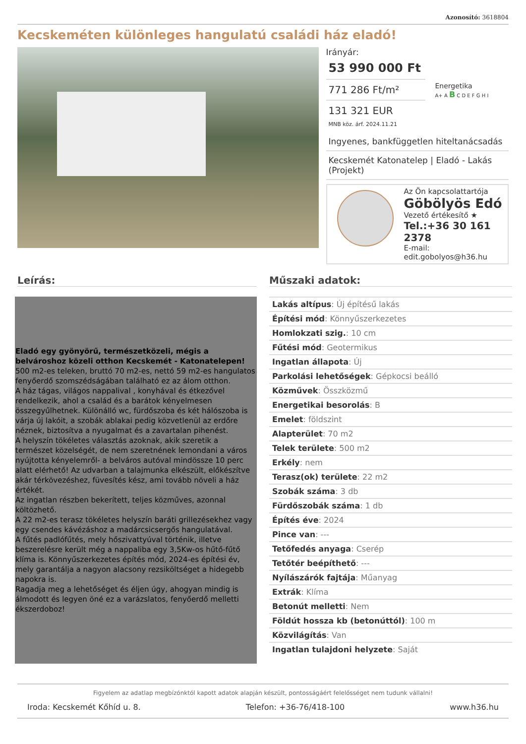Azonosító: 3618804
Kecskeméten különleges hangulatú családi ház eladó!
Irányár:
53 990 000 Ft
771 286 Ft/m²
131 321 EUR
MNB köz. árf. 2024.11.21
Energetika
A+ A B C D E F G H I
Ingyenes, bankfüggetlen hiteltanácsadás
Kecskemét Katonatelep | Eladó - Lakás (Projekt)
Az Ön kapcsolattartója
Göbölyös Edó
Vezető értékesítő ★
Tel.:+36 30 161 2378
E-mail: edit.gobolyos@h36.hu
Leírás:
Eladó egy gyönyörű, természetközeli, mégis a belvároshoz közeli otthon Kecskemét - Katonatelepen!
500 m2-es teleken, bruttó 70 m2-es, nettó 59 m2-es hangulatos fenyőerdő szomszédságában található ez az álom otthon.
A ház tágas, világos nappalival , konyhával és étkezővel rendelkezik, ahol a család és a barátok kényelmesen összegyűlhetnek. Különálló wc, fürdőszoba és két hálószoba is várja új lakóit, a szobák ablakai pedig közvetlenül az erdőre néznek, biztosítva a nyugalmat és a zavartalan pihenést.
A helyszín tökéletes választás azoknak, akik szeretik a természet közelségét, de nem szeretnének lemondani a város nyújtotta kényelemről- a belváros autóval mindössze 10 perc alatt elérhető! Az udvarban a talajmunka elkészült, előkészítve akár térkövezéshez, füvesítés kész, ami tovább növeli a ház értékét.
Az ingatlan részben bekerített, teljes közműves, azonnal költözhető.
A 22 m2-es terasz tökéletes helyszín baráti grillezésekhez vagy egy csendes kávézáshoz a madárcsicsergős hangulatával.
A fűtés padlófűtés, mely hőszivattyúval történik, illetve beszerelésre került még a nappaliba egy 3,5Kw-os hűtő-fűtő klíma is. Könnyűszerkezetes építés mód, 2024-es építési év, mely garantálja a nagyon alacsony rezsiköltséget a hidegebb napokra is.
Ragadja meg a lehetőséget és éljen úgy, ahogyan mindig is álmodott és legyen öné ez a varázslatos, fenyőerdő melletti ékszerdoboz!
Műszaki adatok:
| Lakás altípus : Új építésű lakás |
| Építési mód : Könnyűszerkezetes |
| Homlokzati szig. : 10 cm |
| Fűtési mód : Geotermikus |
| Ingatlan állapota : Új |
| Parkolási lehetőségek : Gépkocsi beálló |
| Közművek : Összközmű |
| Energetikai besorolás : B |
| Emelet : földszint |
| Alapterület : 70 m2 |
| Telek területe : 500 m2 |
| Erkély : nem |
| Terasz(ok) területe : 22 m2 |
| Szobák száma : 3 db |
| Fürdőszobák száma : 1 db |
| Építés éve : 2024 |
| Pince van : --- |
| Tetőfedés anyaga : Cserép |
| Tetőtér beépíthető : --- |
| Nyílászárók fajtája : Műanyag |
| Extrák : Klíma |
| Betonút melletti : Nem |
| Földút hossza kb (betonúttól) : 100 m |
| Közvilágítás : Van |
| Ingatlan tulajdoni helyzete : Saját |
Figyelem az adatlap megbízónktól kapott adatok alapján készült, pontosságáért felelősséget nem tudunk vállalni!
Iroda: Kecskemét Kőhíd u. 8. Telefon: +36-76/418-100 www.h36.hu